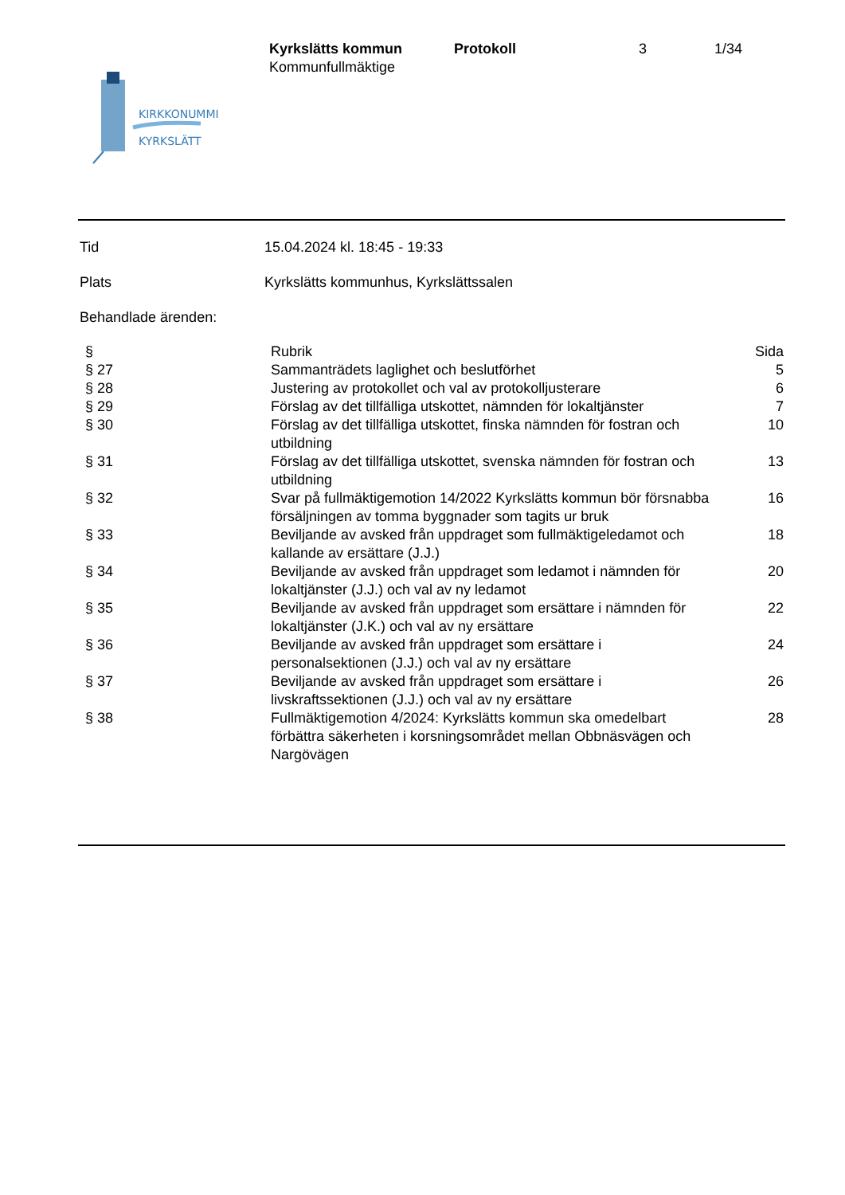Kyrkslätts kommun
Kommunfullmäktige
Protokoll 3 1/34
KIRKKONUMMI
KYRKSLÄTT
Tid 15.04.2024 kl. 18:45 - 19:33
Plats Kyrkslätts kommunhus, Kyrkslättssalen
Behandlade ärenden:
| § | Rubrik | Sida |
| --- | --- | --- |
| § 27 | Sammanträdets laglighet och beslutförhet | 5 |
| § 28 | Justering av protokollet och val av protokolljusterare | 6 |
| § 29 | Förslag av det tillfälliga utskottet, nämnden för lokaltjänster | 7 |
| § 30 | Förslag av det tillfälliga utskottet, finska nämnden för fostran och utbildning | 10 |
| § 31 | Förslag av det tillfälliga utskottet, svenska nämnden för fostran och utbildning | 13 |
| § 32 | Svar på fullmäktigemotion 14/2022 Kyrkslätts kommun bör försnabba försäljningen av tomma byggnader som tagits ur bruk | 16 |
| § 33 | Beviljande av avsked från uppdraget som fullmäktigeledamot och kallande av ersättare (J.J.) | 18 |
| § 34 | Beviljande av avsked från uppdraget som ledamot i nämnden för lokaltjänster (J.J.) och val av ny ledamot | 20 |
| § 35 | Beviljande av avsked från uppdraget som ersättare i nämnden för lokaltjänster (J.K.) och val av ny ersättare | 22 |
| § 36 | Beviljande av avsked från uppdraget som ersättare i personalsektionen (J.J.) och val av ny ersättare | 24 |
| § 37 | Beviljande av avsked från uppdraget som ersättare i livskraftssektionen (J.J.) och val av ny ersättare | 26 |
| § 38 | Fullmäktigemotion 4/2024: Kyrkslätts kommun ska omedelbart förbättra säkerheten i korsningsområdet mellan Obbnäsvägen och Nargövägen | 28 |